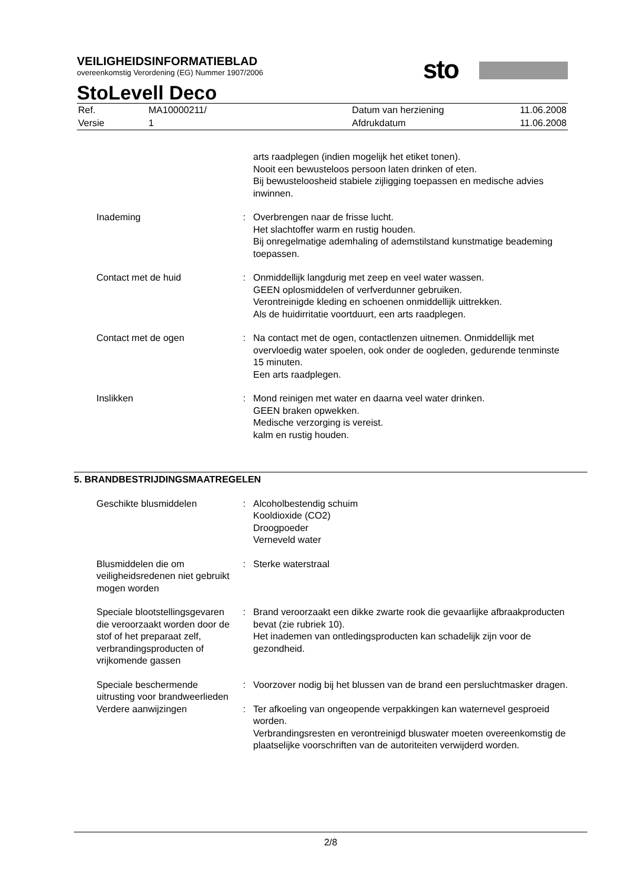VEILIGHEIDSINFORMATIEBLAD
overeenkomstig Verordening (EG) Nummer 1907/2006
sto
StoLevell Deco
| Ref. | MA10000211/ | Datum van herziening | 11.06.2008 |
| Versie | 1 | Afdrukdatum | 11.06.2008 |
| | | arts raadplegen (indien mogelijk het etiket tonen). Nooit een bewusteloos persoon laten drinken of eten. Bij bewusteloosheid stabiele zijligging toepassen en medische advies inwinnen. |
| Inademing | : | Overbrengen naar de frisse lucht. Het slachtoffer warm en rustig houden. Bij onregelmatige ademhaling of ademstilstand kunstmatige beademing toepassen. |
| Contact met de huid | : | Onmiddellijk langdurig met zeep en veel water wassen. GEEN oplosmiddelen of verfverdunner gebruiken. Verontreinigde kleding en schoenen onmiddellijk uittrekken. Als de huidirritatie voortduurt, een arts raadplegen. |
| Contact met de ogen | : | Na contact met de ogen, contactlenzen uitnemen. Onmiddellijk met overvloedig water spoelen, ook onder de oogleden, gedurende tenminste 15 minuten. Een arts raadplegen. |
| Inslikken | : | Mond reinigen met water en daarna veel water drinken. GEEN braken opwekken. Medische verzorging is vereist. kalm en rustig houden. |
5. BRANDBESTRIJDINGSMAATREGELEN
| Geschikte blusmiddelen | : | Alcoholbestendig schuim Kooldioxide (CO2) Droogpoeder Verneveld water |
| Blusmiddelen die om veiligheidsredenen niet gebruikt mogen worden | : | Sterke waterstraal |
| Speciale blootstellingsgevaren die veroorzaakt worden door de stof of het preparaat zelf, verbrandingsproducten of vrijkomende gassen | : | Brand veroorzaakt een dikke zwarte rook die gevaarlijke afbraakproducten bevat (zie rubriek 10). Het inademen van ontledingsproducten kan schadelijk zijn voor de gezondheid. |
| Speciale beschermende uitrusting voor brandweerlieden | : | Voorzover nodig bij het blussen van de brand een persluchtmasker dragen. |
| Verdere aanwijzingen | : | Ter afkoeling van ongeopende verpakkingen kan waternevel gesproeid worden. Verbrandingsresten en verontreinigd bluswater moeten overeenkomstig de plaatselijke voorschriften van de autoriteiten verwijderd worden. |
2/8